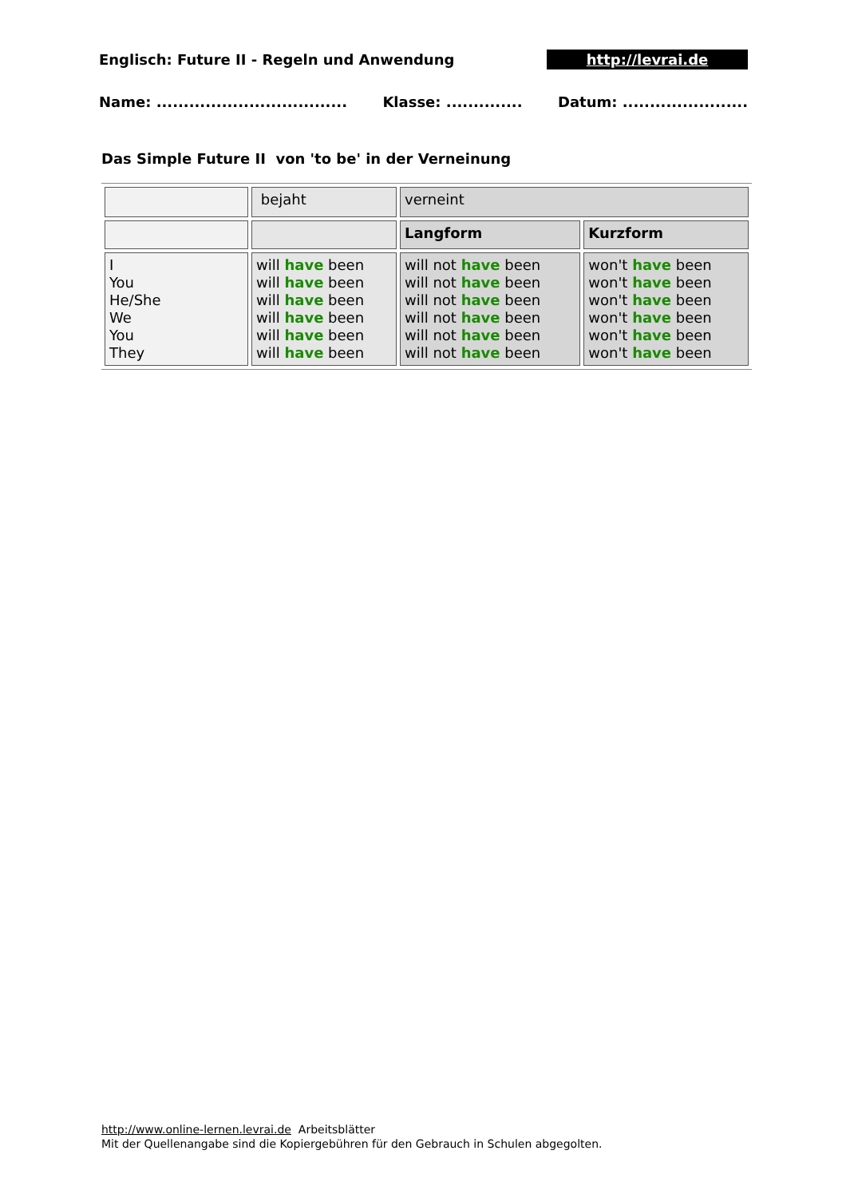Englisch: Future II - Regeln und Anwendung http://levrai.de
Name: ................................... Klasse: .............. Datum: .......................
Das Simple Future II von 'to be' in der Verneinung
| | bejaht | verneint | |
| | | Langform | Kurzform |
| I You He/She We You They | will have been will have been will have been will have been will have been will have been | will not have been will not have been will not have been will not have been will not have been will not have been | won't have been won't have been won't have been won't have been won't have been won't have been |
http://www.online-lernen.levrai.de Arbeitsblätter
Mit der Quellenangabe sind die Kopiergebühren für den Gebrauch in Schulen abgegolten.